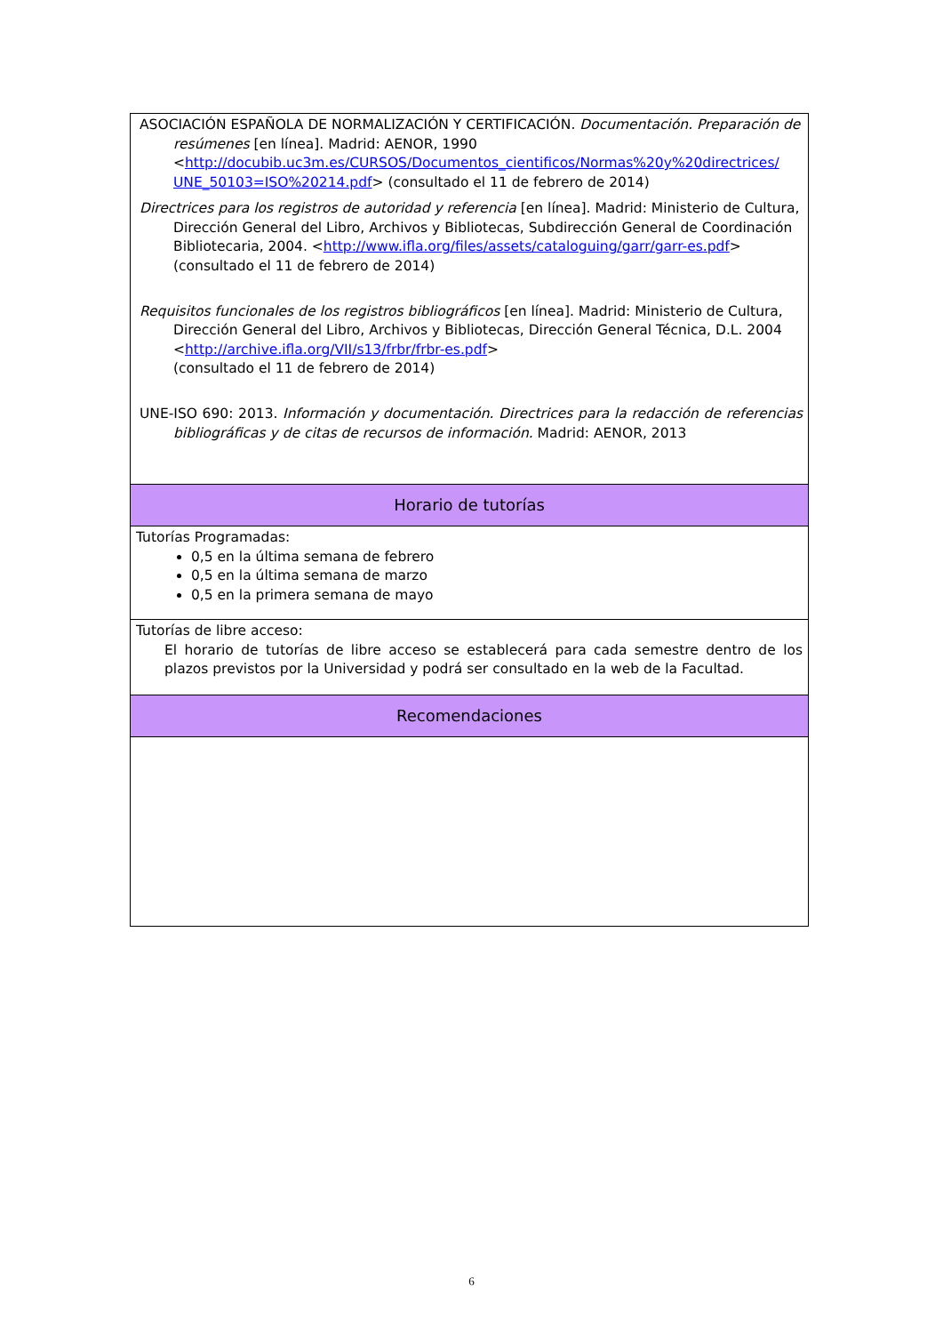| ASOCIACIÓN ESPAÑOLA DE NORMALIZACIÓN Y CERTIFICACIÓN. Documentación. Preparación de resúmenes [en línea]. Madrid: AENOR, 1990 < http://docubib.uc3m.es/CURSOS/Documentos_cientificos/Normas%20y%20directrices/ UNE_50103=ISO%20214.pdf > (consultado el 11 de febrero de 2014) Directrices para los registros de autoridad y referencia [en línea]. Madrid: Ministerio de Cultura, Dirección General del Libro, Archivos y Bibliotecas, Subdirección General de Coordinación Bibliotecaria, 2004. < http://www.ifla.org/files/assets/cataloguing/garr/garr-es.pdf > (consultado el 11 de febrero de 2014) Requisitos funcionales de los registros bibliográficos [en línea]. Madrid: Ministerio de Cultura, Dirección General del Libro, Archivos y Bibliotecas, Dirección General Técnica, D.L. 2004 < http://archive.ifla.org/VII/s13/frbr/frbr-es.pdf > (consultado el 11 de febrero de 2014) UNE-ISO 690: 2013. Información y documentación. Directrices para la redacción de referencias bibliográficas y de citas de recursos de información. Madrid: AENOR, 2013 |
| Horario de tutorías |
| Tutorías Programadas: 0,5 en la última semana de febrero 0,5 en la última semana de marzo 0,5 en la primera semana de mayo |
| Tutorías de libre acceso: El horario de tutorías de libre acceso se establecerá para cada semestre dentro de los plazos previstos por la Universidad y podrá ser consultado en la web de la Facultad. |
| Recomendaciones |
6